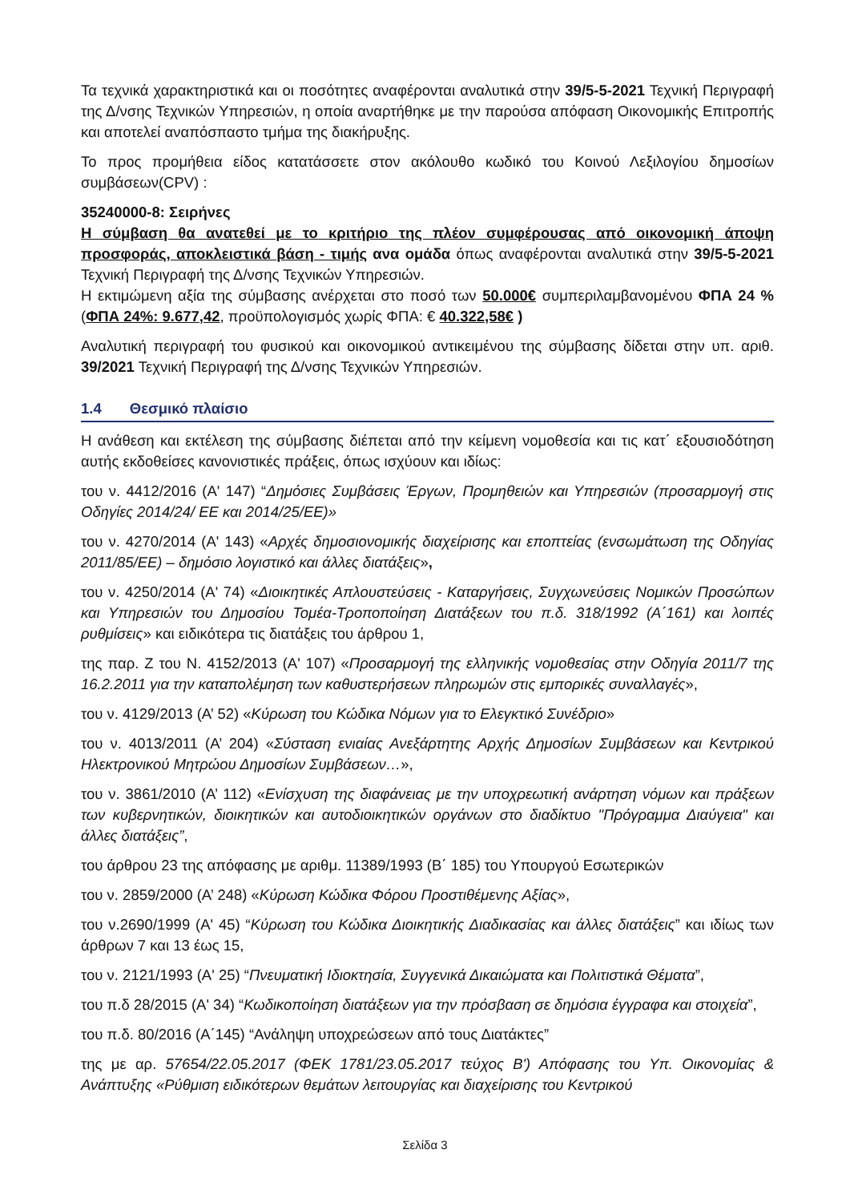Τα τεχνικά χαρακτηριστικά και οι ποσότητες αναφέρονται αναλυτικά στην 39/5-5-2021 Τεχνική Περιγραφή της Δ/νσης Τεχνικών Υπηρεσιών, η οποία αναρτήθηκε με την παρούσα απόφαση Οικονομικής Επιτροπής και αποτελεί αναπόσπαστο τμήμα της διακήρυξης.
Το προς προμήθεια είδος κατατάσσετε στον ακόλουθο κωδικό του Κοινού Λεξιλογίου δημοσίων συμβάσεων(CPV) :
35240000-8: Σειρήνες
Η σύμβαση θα ανατεθεί με το κριτήριο της πλέον συμφέρουσας από οικονομική άποψη προσφοράς, αποκλειστικά βάση - τιμής ανα ομάδα όπως αναφέρονται αναλυτικά στην 39/5-5-2021 Τεχνική Περιγραφή της Δ/νσης Τεχνικών Υπηρεσιών.
Η εκτιμώμενη αξία της σύμβασης ανέρχεται στο ποσό των 50.000€ συμπεριλαμβανομένου ΦΠΑ 24 % (ΦΠΑ 24%: 9.677,42, προϋπολογισμός χωρίς ΦΠΑ: € 40.322,58€ )
Αναλυτική περιγραφή του φυσικού και οικονομικού αντικειμένου της σύμβασης δίδεται στην υπ. αριθ. 39/2021 Τεχνική Περιγραφή της Δ/νσης Τεχνικών Υπηρεσιών.
1.4 Θεσμικό πλαίσιο
Η ανάθεση και εκτέλεση της σύμβασης διέπεται από την κείμενη νομοθεσία και τις κατ΄ εξουσιοδότηση αυτής εκδοθείσες κανονιστικές πράξεις, όπως ισχύουν και ιδίως:
του ν. 4412/2016 (Α' 147) “Δημόσιες Συμβάσεις Έργων, Προμηθειών και Υπηρεσιών (προσαρμογή στις Οδηγίες 2014/24/ ΕΕ και 2014/25/ΕΕ)»
του ν. 4270/2014 (Α' 143) «Αρχές δημοσιονομικής διαχείρισης και εποπτείας (ενσωμάτωση της Οδηγίας 2011/85/ΕΕ) – δημόσιο λογιστικό και άλλες διατάξεις»,
του ν. 4250/2014 (Α' 74) «Διοικητικές Απλουστεύσεις - Καταργήσεις, Συγχωνεύσεις Νομικών Προσώπων και Υπηρεσιών του Δημοσίου Τομέα-Τροποποίηση Διατάξεων του π.δ. 318/1992 (Α΄161) και λοιπές ρυθμίσεις» και ειδικότερα τις διατάξεις του άρθρου 1,
της παρ. Ζ του Ν. 4152/2013 (Α' 107) «Προσαρμογή της ελληνικής νομοθεσίας στην Οδηγία 2011/7 της 16.2.2011 για την καταπολέμηση των καθυστερήσεων πληρωμών στις εμπορικές συναλλαγές»,
του ν. 4129/2013 (Α’ 52) «Κύρωση του Κώδικα Νόμων για το Ελεγκτικό Συνέδριο»
του ν. 4013/2011 (Α’ 204) «Σύσταση ενιαίας Ανεξάρτητης Αρχής Δημοσίων Συμβάσεων και Κεντρικού Ηλεκτρονικού Μητρώου Δημοσίων Συμβάσεων…»,
του ν. 3861/2010 (Α’ 112) «Ενίσχυση της διαφάνειας με την υποχρεωτική ανάρτηση νόμων και πράξεων των κυβερνητικών, διοικητικών και αυτοδιοικητικών οργάνων στο διαδίκτυο "Πρόγραμμα Διαύγεια" και άλλες διατάξεις”,
του άρθρου 23 της απόφασης με αριθμ. 11389/1993 (Β΄ 185) του Υπουργού Εσωτερικών
του ν. 2859/2000 (Α’ 248) «Κύρωση Κώδικα Φόρου Προστιθέμενης Αξίας»,
του ν.2690/1999 (Α' 45) “Κύρωση του Κώδικα Διοικητικής Διαδικασίας και άλλες διατάξεις” και ιδίως των άρθρων 7 και 13 έως 15,
του ν. 2121/1993 (Α' 25) “Πνευματική Ιδιοκτησία, Συγγενικά Δικαιώματα και Πολιτιστικά Θέματα”,
του π.δ 28/2015 (Α' 34) “Κωδικοποίηση διατάξεων για την πρόσβαση σε δημόσια έγγραφα και στοιχεία”,
του π.δ. 80/2016 (Α΄145) “Ανάληψη υποχρεώσεων από τους Διατάκτες”
της με αρ. 57654/22.05.2017 (ΦΕΚ 1781/23.05.2017 τεύχος Β') Απόφασης του Υπ. Οικονομίας & Ανάπτυξης «Ρύθμιση ειδικότερων θεμάτων λειτουργίας και διαχείρισης του Κεντρικού
Σελίδα 3